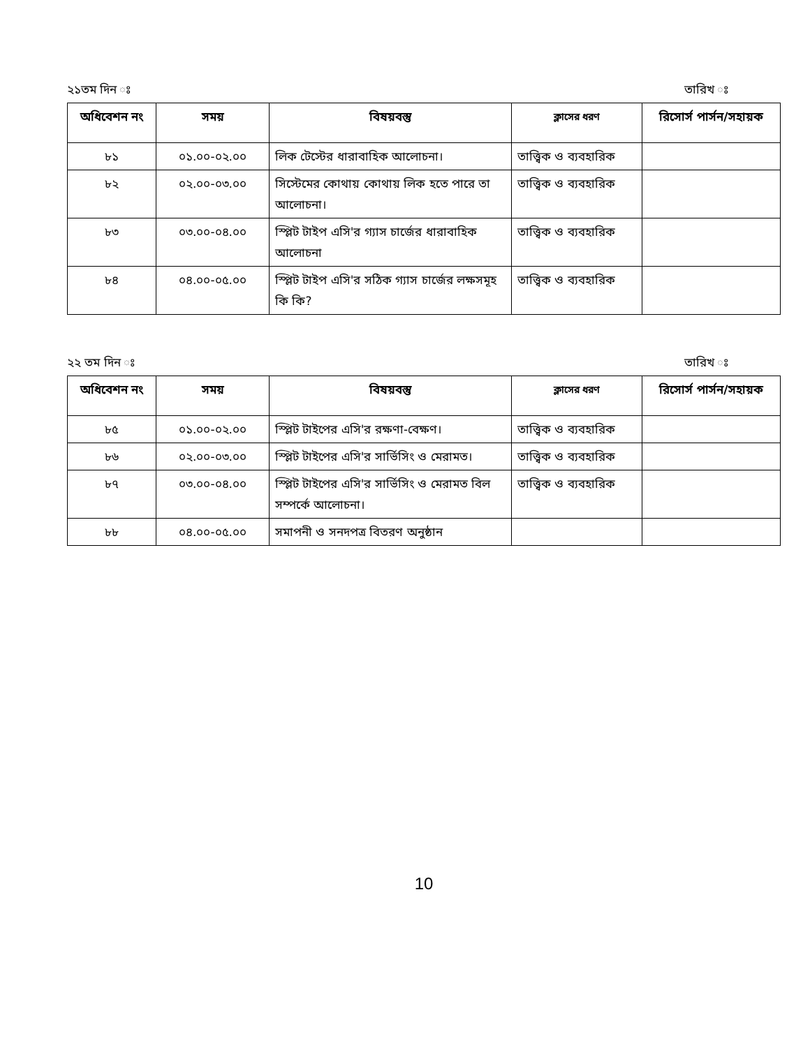২১তম দিন ঃ তারিখ ঃ
| অধিবেশন নং | সময় | বিষয়বস্তু | ক্লাসের ধরণ | রিসোর্স পার্সন/সহায়ক |
| --- | --- | --- | --- | --- |
| ৮১ | ০১.০০-০২.০০ | লিক টেস্টের ধারাবাহিক আলোচনা। | তাত্ত্বিক ও ব্যবহারিক | |
| ৮২ | ০২.০০-০৩.০০ | সিস্টেমের কোথায় কোথায় লিক হতে পারে তা আলোচনা। | তাত্ত্বিক ও ব্যবহারিক | |
| ৮৩ | ০৩.০০-০৪.০০ | স্প্লিট টাইপ এসি'র গ্যাস চার্জের ধারাবাহিক আলোচনা | তাত্ত্বিক ও ব্যবহারিক | |
| ৮৪ | ০৪.০০-০৫.০০ | স্প্লিট টাইপ এসি'র সঠিক গ্যাস চার্জের লক্ষসমূহ কি কি? | তাত্ত্বিক ও ব্যবহারিক | |
২২ তম দিন ঃ তারিখ ঃ
| অধিবেশন নং | সময় | বিষয়বস্তু | ক্লাসের ধরণ | রিসোর্স পার্সন/সহায়ক |
| --- | --- | --- | --- | --- |
| ৮৫ | ০১.০০-০২.০০ | স্প্লিট টাইপের এসি'র রক্ষণা-বেক্ষণ। | তাত্ত্বিক ও ব্যবহারিক | |
| ৮৬ | ০২.০০-০৩.০০ | স্প্লিট টাইপের এসি'র সার্ভিসিং ও মেরামত। | তাত্ত্বিক ও ব্যবহারিক | |
| ৮৭ | ০৩.০০-০৪.০০ | স্প্লিট টাইপের এসি'র সার্ভিসিং ও মেরামত বিল সম্পর্কে আলোচনা। | তাত্ত্বিক ও ব্যবহারিক | |
| ৮৮ | ০৪.০০-০৫.০০ | সমাপনী ও সনদপত্র বিতরণ অনুষ্ঠান | | |
10